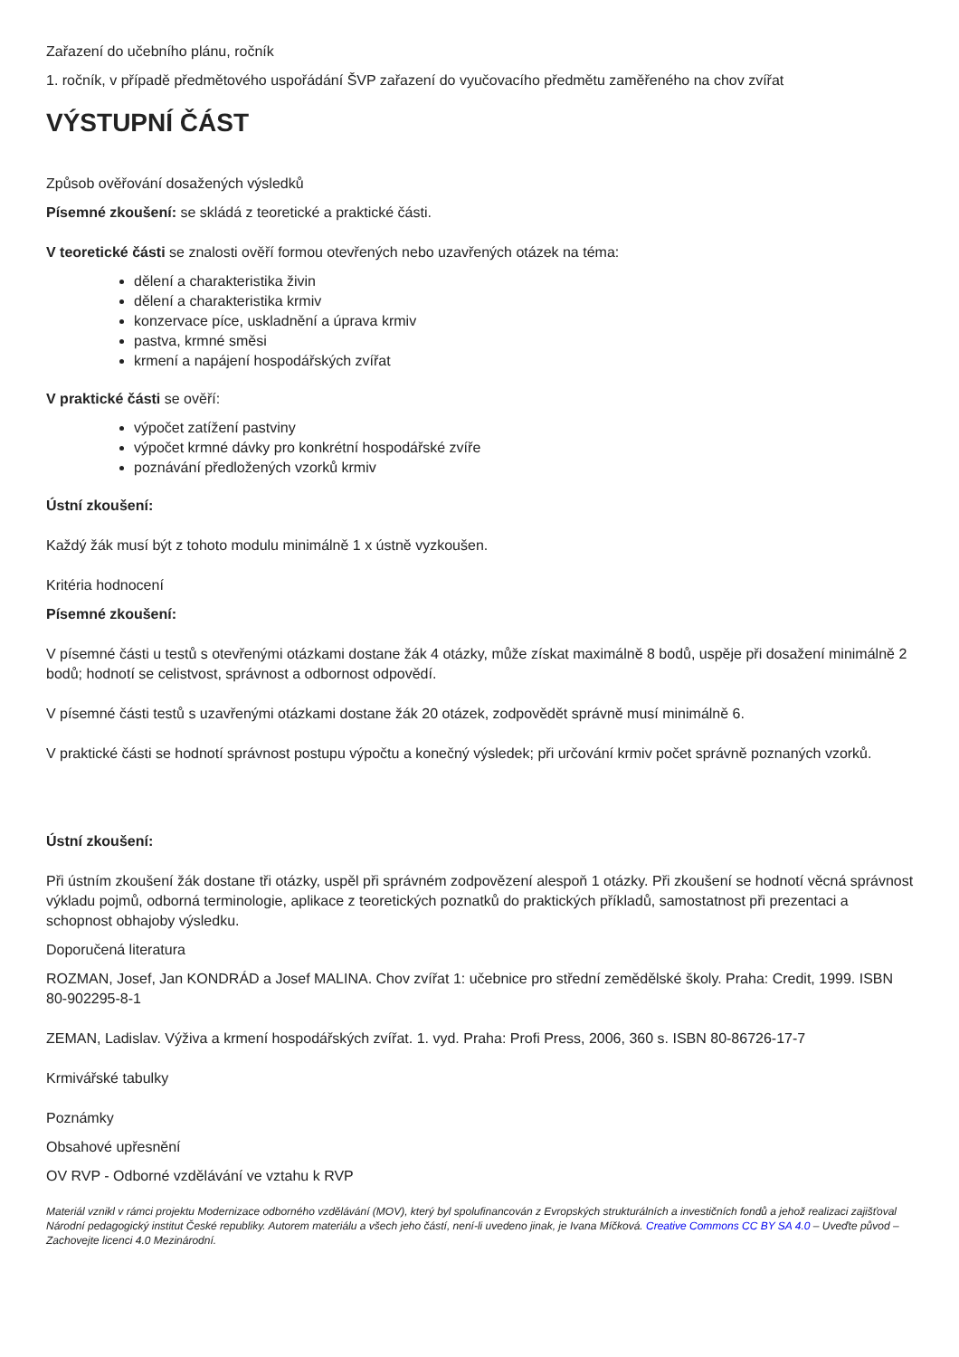Zařazení do učebního plánu, ročník
1. ročník, v případě předmětového uspořádání ŠVP zařazení do vyučovacího předmětu zaměřeného na chov zvířat
VÝSTUPNÍ ČÁST
Způsob ověřování dosažených výsledků
Písemné zkoušení: se skládá z teoretické a praktické části.
V teoretické části se znalosti ověří formou otevřených nebo uzavřených otázek na téma:
dělení a charakteristika živin
dělení a charakteristika krmiv
konzervace píce, uskladnění a úprava krmiv
pastva, krmné směsi
krmení a napájení hospodářských zvířat
V praktické části se ověří:
výpočet zatížení pastviny
výpočet krmné dávky pro konkrétní hospodářské zvíře
poznávání předložených vzorků krmiv
Ústní zkoušení:
Každý žák musí být z tohoto modulu minimálně 1 x ústně vyzkoušen.
Kritéria hodnocení
Písemné zkoušení:
V písemné části u testů s otevřenými otázkami dostane žák 4 otázky, může získat maximálně 8 bodů, uspěje při dosažení minimálně 2 bodů; hodnotí se celistvost, správnost a odbornost odpovědí.
V písemné části testů s uzavřenými otázkami dostane žák 20 otázek, zodpovědět správně musí minimálně 6.
V praktické části se hodnotí správnost postupu výpočtu a konečný výsledek; při určování krmiv počet správně poznaných vzorků.
Ústní zkoušení:
Při ústním zkoušení žák dostane tři otázky, uspěl při správném zodpovězení alespoň 1 otázky. Při zkoušení se hodnotí věcná správnost výkladu pojmů, odborná terminologie, aplikace z teoretických poznatků do praktických příkladů, samostatnost při prezentaci a schopnost obhajoby výsledku.
Doporučená literatura
ROZMAN, Josef, Jan KONDRÁD a Josef MALINA. Chov zvířat 1: učebnice pro střední zemědělské školy. Praha: Credit, 1999. ISBN 80-902295-8-1
ZEMAN, Ladislav. Výživa a krmení hospodářských zvířat. 1. vyd. Praha: Profi Press, 2006, 360 s. ISBN 80-86726-17-7
Krmivářské tabulky
Poznámky
Obsahové upřesnění
OV RVP - Odborné vzdělávání ve vztahu k RVP
Materiál vznikl v rámci projektu Modernizace odborného vzdělávání (MOV), který byl spolufinancován z Evropských strukturálních a investičních fondů a jehož realizaci zajišťoval Národní pedagogický institut České republiky. Autorem materiálu a všech jeho částí, není-li uvedeno jinak, je Ivana Míčková. Creative Commons CC BY SA 4.0 – Uveďte původ – Zachovejte licenci 4.0 Mezinárodní.